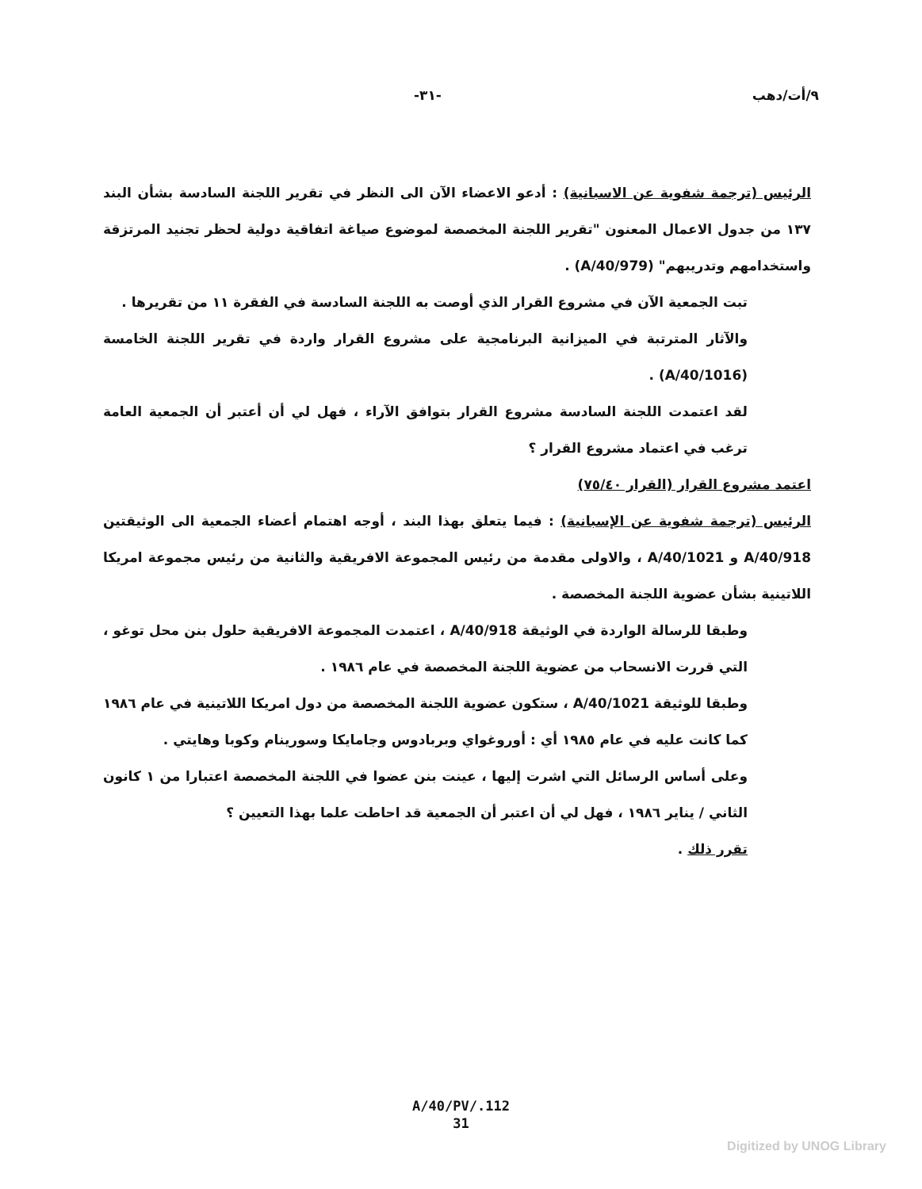٩/أت/دهب -٣١-
الرئيس (ترجمة شفوية عن الاسبانية) : أدعو الاعضاء الآن الى النظر في تقرير اللجنة السادسة بشأن البند ١٣٧ من جدول الاعمال المعنون "تقرير اللجنة المخصصة لموضوع صياغة اتفاقية دولية لحظر تجنيد المرتزقة واستخدامهم وتدريبهم" (A/40/979) .
تبت الجمعية الآن في مشروع القرار الذي أوصت به اللجنة السادسة في الفقرة ١١ من تقريرها .
والآثار المترتبة في الميزانية البرنامجية على مشروع القرار واردة في تقرير اللجنة الخامسة (A/40/1016) .
لقد اعتمدت اللجنة السادسة مشروع القرار بتوافق الآراء ، فهل لي أن أعتبر أن الجمعية العامة ترغب في اعتماد مشروع القرار ؟
اعتمد مشروع القرار (القرار ٧٥/٤٠)
الرئيس (ترجمة شفوية عن الإسبانية) : فيما يتعلق بهذا البند ، أوجه اهتمام أعضاء الجمعية الى الوثيقتين A/40/918 و A/40/1021 ، والاولى مقدمة من رئيس المجموعة الافريقية والثانية من رئيس مجموعة امريكا اللاتينية بشأن عضوية اللجنة المخصصة .
وطبقا للرسالة الواردة في الوثيقة A/40/918 ، اعتمدت المجموعة الافريقية حلول بنن محل توغو ، التي قررت الانسحاب من عضوية اللجنة المخصصة في عام ١٩٨٦ .
وطبقا للوثيقة A/40/1021 ، ستكون عضوية اللجنة المخصصة من دول امريكا اللاتينية في عام ١٩٨٦ كما كانت عليه في عام ١٩٨٥ أي : أوروغواي وبربادوس وجامايكا وسورينام وكوبا وهايتي .
وعلى أساس الرسائل التي اشرت إليها ، عينت بنن عضوا في اللجنة المخصصة اعتبارا من ١ كانون الثاني / يناير ١٩٨٦ ، فهل لي أن اعتبر أن الجمعية قد احاطت علما بهذا التعيين ؟
تقرر ذلك .
A/40/PV/.112
31
Digitized by UNOG Library